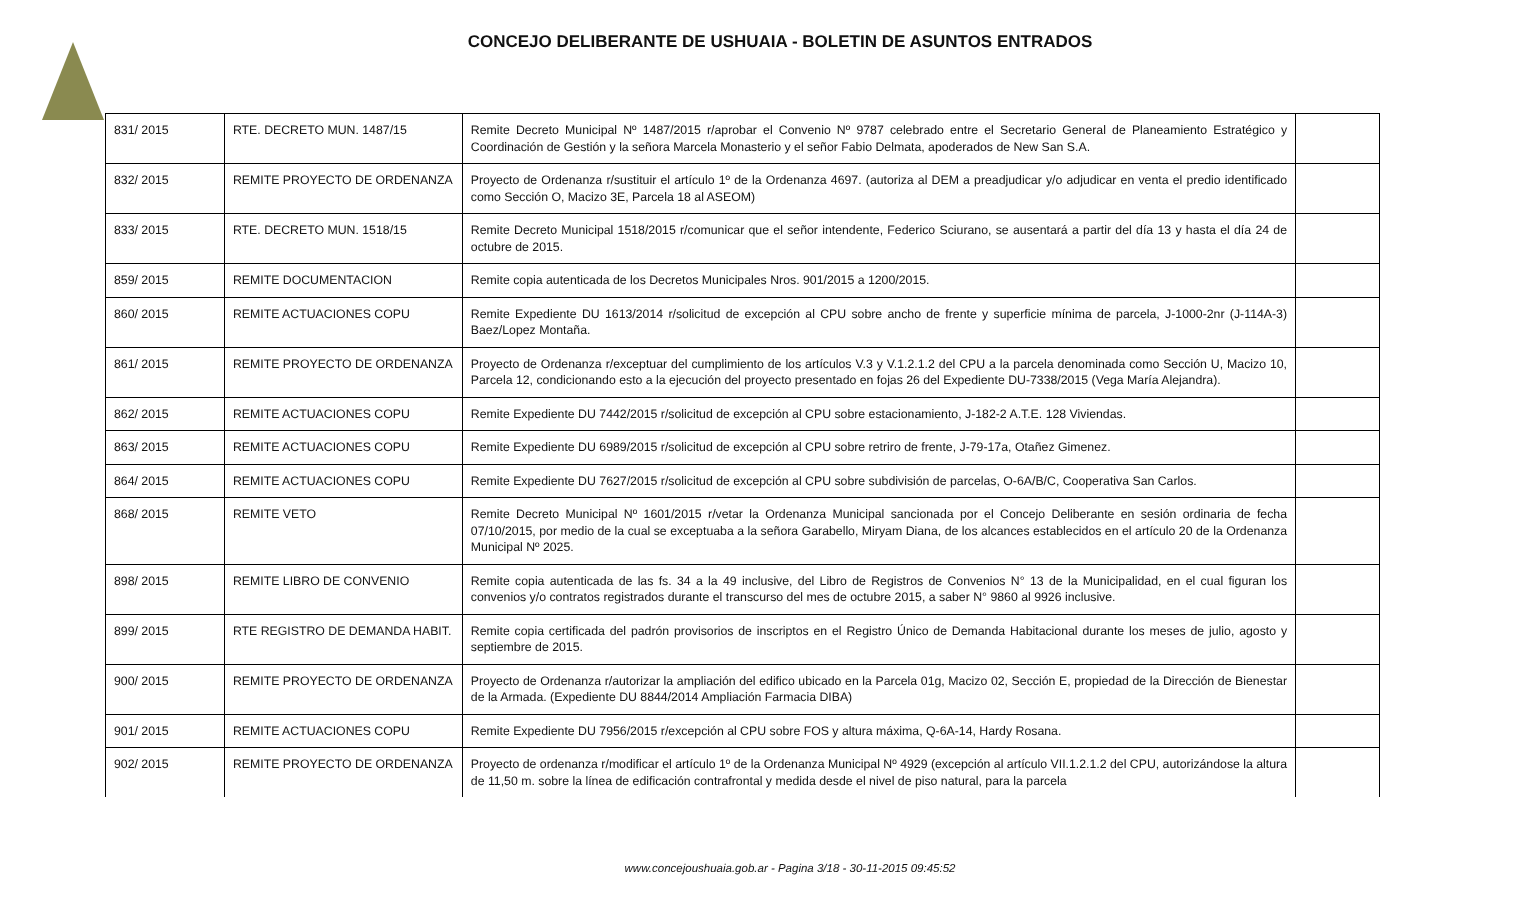CONCEJO DELIBERANTE DE USHUAIA - BOLETIN DE ASUNTOS ENTRADOS
| 831/ 2015 | RTE. DECRETO MUN. 1487/15 | Remite Decreto Municipal Nº 1487/2015 r/aprobar el Convenio Nº 9787 celebrado entre el Secretario General de Planeamiento Estratégico y Coordinación de Gestión y la señora Marcela Monasterio y el señor Fabio Delmata, apoderados de New San S.A. | |
| 832/ 2015 | REMITE PROYECTO DE ORDENANZA | Proyecto de Ordenanza r/sustituir el artículo 1º de la Ordenanza 4697. (autoriza al DEM a preadjudicar y/o adjudicar en venta el predio identificado como Sección O, Macizo 3E, Parcela 18 al ASEOM) | |
| 833/ 2015 | RTE. DECRETO MUN. 1518/15 | Remite Decreto Municipal 1518/2015 r/comunicar que el señor intendente, Federico Sciurano, se ausentará a partir del día 13 y hasta el día 24 de octubre de 2015. | |
| 859/ 2015 | REMITE DOCUMENTACION | Remite copia autenticada de los Decretos Municipales Nros. 901/2015 a 1200/2015. | |
| 860/ 2015 | REMITE ACTUACIONES COPU | Remite Expediente DU 1613/2014 r/solicitud de excepción al CPU sobre ancho de frente y superficie mínima de parcela, J-1000-2nr (J-114A-3) Baez/Lopez Montaña. | |
| 861/ 2015 | REMITE PROYECTO DE ORDENANZA | Proyecto de Ordenanza r/exceptuar del cumplimiento de los artículos V.3 y V.1.2.1.2 del CPU a la parcela denominada como Sección U, Macizo 10, Parcela 12, condicionando esto a la ejecución del proyecto presentado en fojas 26 del Expediente DU-7338/2015 (Vega María Alejandra). | |
| 862/ 2015 | REMITE ACTUACIONES COPU | Remite Expediente DU 7442/2015 r/solicitud de excepción al CPU sobre estacionamiento, J-182-2 A.T.E. 128 Viviendas. | |
| 863/ 2015 | REMITE ACTUACIONES COPU | Remite Expediente DU 6989/2015 r/solicitud de excepción al CPU sobre retriro de frente, J-79-17a, Otañez Gimenez. | |
| 864/ 2015 | REMITE ACTUACIONES COPU | Remite Expediente DU 7627/2015 r/solicitud de excepción al CPU sobre subdivisión de parcelas, O-6A/B/C, Cooperativa San Carlos. | |
| 868/ 2015 | REMITE VETO | Remite Decreto Municipal Nº 1601/2015 r/vetar la Ordenanza Municipal sancionada por el Concejo Deliberante en sesión ordinaria de fecha 07/10/2015, por medio de la cual se exceptuaba a la señora Garabello, Miryam Diana, de los alcances establecidos en el artículo 20 de la Ordenanza Municipal Nº 2025. | |
| 898/ 2015 | REMITE LIBRO DE CONVENIO | Remite copia autenticada de las fs. 34 a la 49 inclusive, del Libro de Registros de Convenios N° 13 de la Municipalidad, en el cual figuran los convenios y/o contratos registrados durante el transcurso del mes de octubre 2015, a saber N° 9860 al 9926 inclusive. | |
| 899/ 2015 | RTE REGISTRO DE DEMANDA HABIT. | Remite copia certificada del padrón provisorios de inscriptos en el Registro Único de Demanda Habitacional durante los meses de julio, agosto y septiembre de 2015. | |
| 900/ 2015 | REMITE PROYECTO DE ORDENANZA | Proyecto de Ordenanza r/autorizar la ampliación del edifico ubicado en la Parcela 01g, Macizo 02, Sección E, propiedad de la Dirección de Bienestar de la Armada. (Expediente DU 8844/2014 Ampliación Farmacia DIBA) | |
| 901/ 2015 | REMITE ACTUACIONES COPU | Remite Expediente DU 7956/2015 r/excepción al CPU sobre FOS y altura máxima, Q-6A-14, Hardy Rosana. | |
| 902/ 2015 | REMITE PROYECTO DE ORDENANZA | Proyecto de ordenanza r/modificar el artículo 1º de la Ordenanza Municipal Nº 4929 (excepción al artículo VII.1.2.1.2 del CPU, autorizándose la altura de 11,50 m. sobre la línea de edificación contrafrontal y medida desde el nivel de piso natural, para la parcela | |
www.concejoushuaia.gob.ar - Pagina 3/18 - 30-11-2015 09:45:52